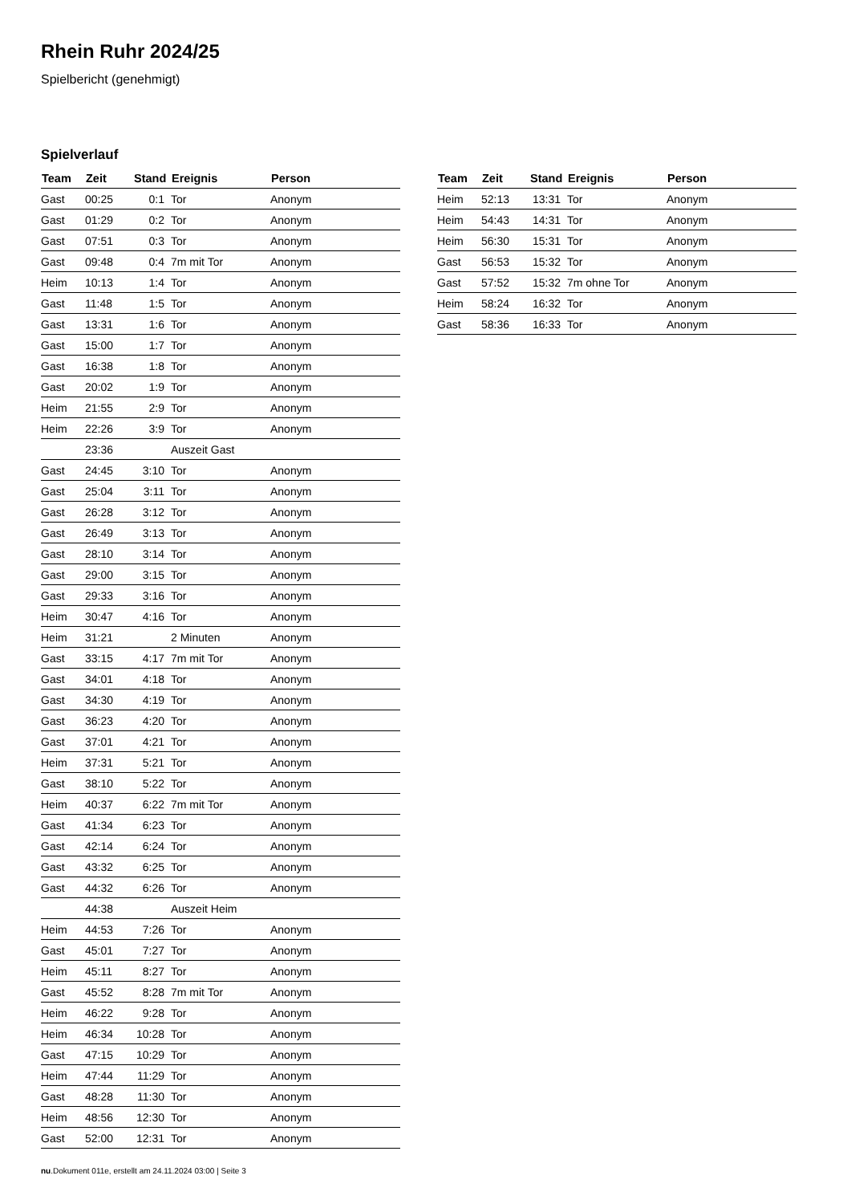Rhein Ruhr 2024/25
Spielbericht (genehmigt)
Spielverlauf
| Team | Zeit | Stand | Ereignis | Person |
| --- | --- | --- | --- | --- |
| Gast | 00:25 | 0:1 | Tor | Anonym |
| Gast | 01:29 | 0:2 | Tor | Anonym |
| Gast | 07:51 | 0:3 | Tor | Anonym |
| Gast | 09:48 | 0:4 | 7m mit Tor | Anonym |
| Heim | 10:13 | 1:4 | Tor | Anonym |
| Gast | 11:48 | 1:5 | Tor | Anonym |
| Gast | 13:31 | 1:6 | Tor | Anonym |
| Gast | 15:00 | 1:7 | Tor | Anonym |
| Gast | 16:38 | 1:8 | Tor | Anonym |
| Gast | 20:02 | 1:9 | Tor | Anonym |
| Heim | 21:55 | 2:9 | Tor | Anonym |
| Heim | 22:26 | 3:9 | Tor | Anonym |
| | 23:36 | | Auszeit Gast | |
| Gast | 24:45 | 3:10 | Tor | Anonym |
| Gast | 25:04 | 3:11 | Tor | Anonym |
| Gast | 26:28 | 3:12 | Tor | Anonym |
| Gast | 26:49 | 3:13 | Tor | Anonym |
| Gast | 28:10 | 3:14 | Tor | Anonym |
| Gast | 29:00 | 3:15 | Tor | Anonym |
| Gast | 29:33 | 3:16 | Tor | Anonym |
| Heim | 30:47 | 4:16 | Tor | Anonym |
| Heim | 31:21 | | 2 Minuten | Anonym |
| Gast | 33:15 | 4:17 | 7m mit Tor | Anonym |
| Gast | 34:01 | 4:18 | Tor | Anonym |
| Gast | 34:30 | 4:19 | Tor | Anonym |
| Gast | 36:23 | 4:20 | Tor | Anonym |
| Gast | 37:01 | 4:21 | Tor | Anonym |
| Heim | 37:31 | 5:21 | Tor | Anonym |
| Gast | 38:10 | 5:22 | Tor | Anonym |
| Heim | 40:37 | 6:22 | 7m mit Tor | Anonym |
| Gast | 41:34 | 6:23 | Tor | Anonym |
| Gast | 42:14 | 6:24 | Tor | Anonym |
| Gast | 43:32 | 6:25 | Tor | Anonym |
| Gast | 44:32 | 6:26 | Tor | Anonym |
| | 44:38 | | Auszeit Heim | |
| Heim | 44:53 | 7:26 | Tor | Anonym |
| Gast | 45:01 | 7:27 | Tor | Anonym |
| Heim | 45:11 | 8:27 | Tor | Anonym |
| Gast | 45:52 | 8:28 | 7m mit Tor | Anonym |
| Heim | 46:22 | 9:28 | Tor | Anonym |
| Heim | 46:34 | 10:28 | Tor | Anonym |
| Gast | 47:15 | 10:29 | Tor | Anonym |
| Heim | 47:44 | 11:29 | Tor | Anonym |
| Gast | 48:28 | 11:30 | Tor | Anonym |
| Heim | 48:56 | 12:30 | Tor | Anonym |
| Gast | 52:00 | 12:31 | Tor | Anonym |
| Team | Zeit | Stand | Ereignis | Person |
| --- | --- | --- | --- | --- |
| Heim | 52:13 | 13:31 | Tor | Anonym |
| Heim | 54:43 | 14:31 | Tor | Anonym |
| Heim | 56:30 | 15:31 | Tor | Anonym |
| Gast | 56:53 | 15:32 | Tor | Anonym |
| Gast | 57:52 | 15:32 | 7m ohne Tor | Anonym |
| Heim | 58:24 | 16:32 | Tor | Anonym |
| Gast | 58:36 | 16:33 | Tor | Anonym |
nu.Dokument 011e, erstellt am 24.11.2024 03:00 | Seite 3